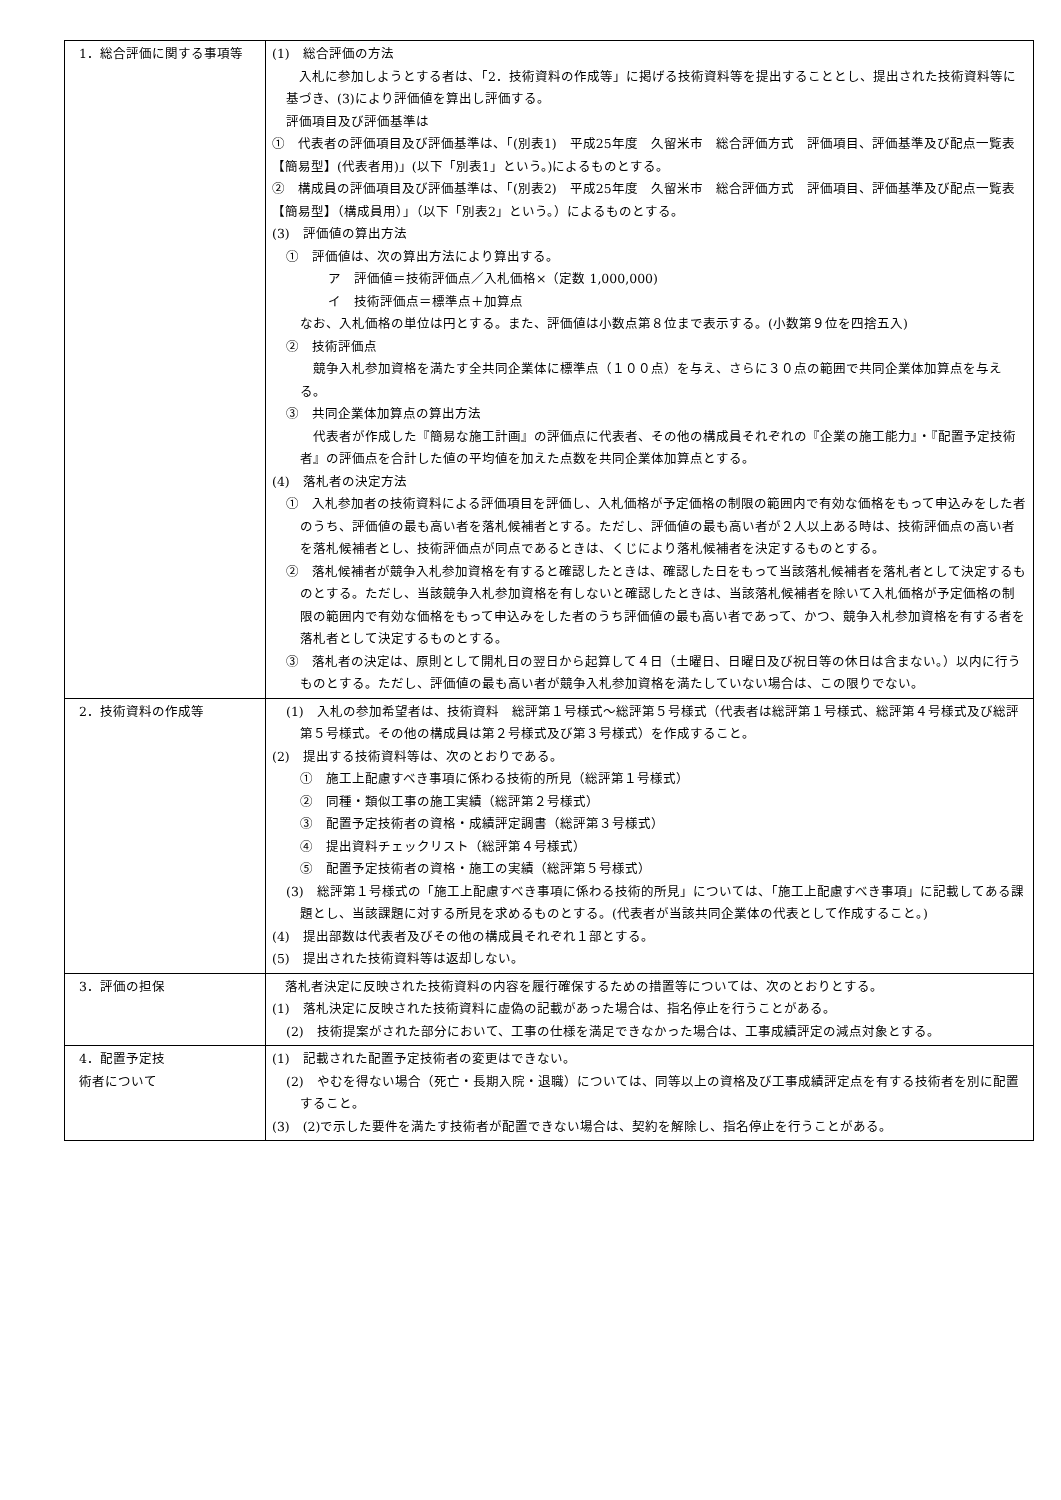| 1．総合評価に関する事項等 | (1) 総合評価の方法 入札に参加しようとする者は、「2．技術資料の作成等」に掲げる技術資料等を提出することとし、提出された技術資料等に基づき、(3)により評価値を算出し評価する。 評価項目及び評価基準は ① 代表者の評価項目及び評価基準は、「(別表1) 平成25年度 久留米市 総合評価方式 評価項目、評価基準及び配点一覧表【簡易型】(代表者用)」(以下「別表1」という。)によるものとする。 ② 構成員の評価項目及び評価基準は、「(別表2) 平成25年度 久留米市 総合評価方式 評価項目、評価基準及び配点一覧表【簡易型】（構成員用）」（以下「別表2」という。）によるものとする。 (3) 評価値の算出方法 ① 評価値は、次の算出方法により算出する。 ア 評価値＝技術評価点／入札価格×（定数 1,000,000) イ 技術評価点＝標準点＋加算点 なお、入札価格の単位は円とする。また、評価値は小数点第８位まで表示する。(小数第９位を四捨五入) ② 技術評価点 競争入札参加資格を満たす全共同企業体に標準点（１００点）を与え、さらに３０点の範囲で共同企業体加算点を与える。 ③ 共同企業体加算点の算出方法 代表者が作成した『簡易な施工計画』の評価点に代表者、その他の構成員それぞれの『企業の施工能力』・『配置予定技術者』の評価点を合計した値の平均値を加えた点数を共同企業体加算点とする。 (4) 落札者の決定方法 ① 入札参加者の技術資料による評価項目を評価し、入札価格が予定価格の制限の範囲内で有効な価格をもって申込みをした者のうち、評価値の最も高い者を落札候補者とする。ただし、評価値の最も高い者が２人以上ある時は、技術評価点の高い者を落札候補者とし、技術評価点が同点であるときは、くじにより落札候補者を決定するものとする。 ② 落札候補者が競争入札参加資格を有すると確認したときは、確認した日をもって当該落札候補者を落札者として決定するものとする。ただし、当該競争入札参加資格を有しないと確認したときは、当該落札候補者を除いて入札価格が予定価格の制限の範囲内で有効な価格をもって申込みをした者のうち評価値の最も高い者であって、かつ、競争入札参加資格を有する者を落札者として決定するものとする。 ③ 落札者の決定は、原則として開札日の翌日から起算して４日（土曜日、日曜日及び祝日等の休日は含まない。）以内に行うものとする。ただし、評価値の最も高い者が競争入札参加資格を満たしていない場合は、この限りでない。 |
| 2．技術資料の作成等 | (1) 入札の参加希望者は、技術資料 総評第１号様式～総評第５号様式（代表者は総評第１号様式、総評第４号様式及び総評第５号様式。その他の構成員は第２号様式及び第３号様式）を作成すること。 (2) 提出する技術資料等は、次のとおりである。 ① 施工上配慮すべき事項に係わる技術的所見（総評第１号様式） ② 同種・類似工事の施工実績（総評第２号様式） ③ 配置予定技術者の資格・成績評定調書（総評第３号様式） ④ 提出資料チェックリスト（総評第４号様式） ⑤ 配置予定技術者の資格・施工の実績（総評第５号様式） (3) 総評第１号様式の「施工上配慮すべき事項に係わる技術的所見」については、「施工上配慮すべき事項」に記載してある課題とし、当該課題に対する所見を求めるものとする。(代表者が当該共同企業体の代表として作成すること。) (4) 提出部数は代表者及びその他の構成員それぞれ１部とする。 (5) 提出された技術資料等は返却しない。 |
| 3．評価の担保 | 落札者決定に反映された技術資料の内容を履行確保するための措置等については、次のとおりとする。 (1) 落札決定に反映された技術資料に虚偽の記載があった場合は、指名停止を行うことがある。 (2) 技術提案がされた部分において、工事の仕様を満足できなかった場合は、工事成績評定の減点対象とする。 |
| 4．配置予定技 術者について | (1) 記載された配置予定技術者の変更はできない。 (2) やむを得ない場合（死亡・長期入院・退職）については、同等以上の資格及び工事成績評定点を有する技術者を別に配置すること。 (3) (2)で示した要件を満たす技術者が配置できない場合は、契約を解除し、指名停止を行うことがある。 |